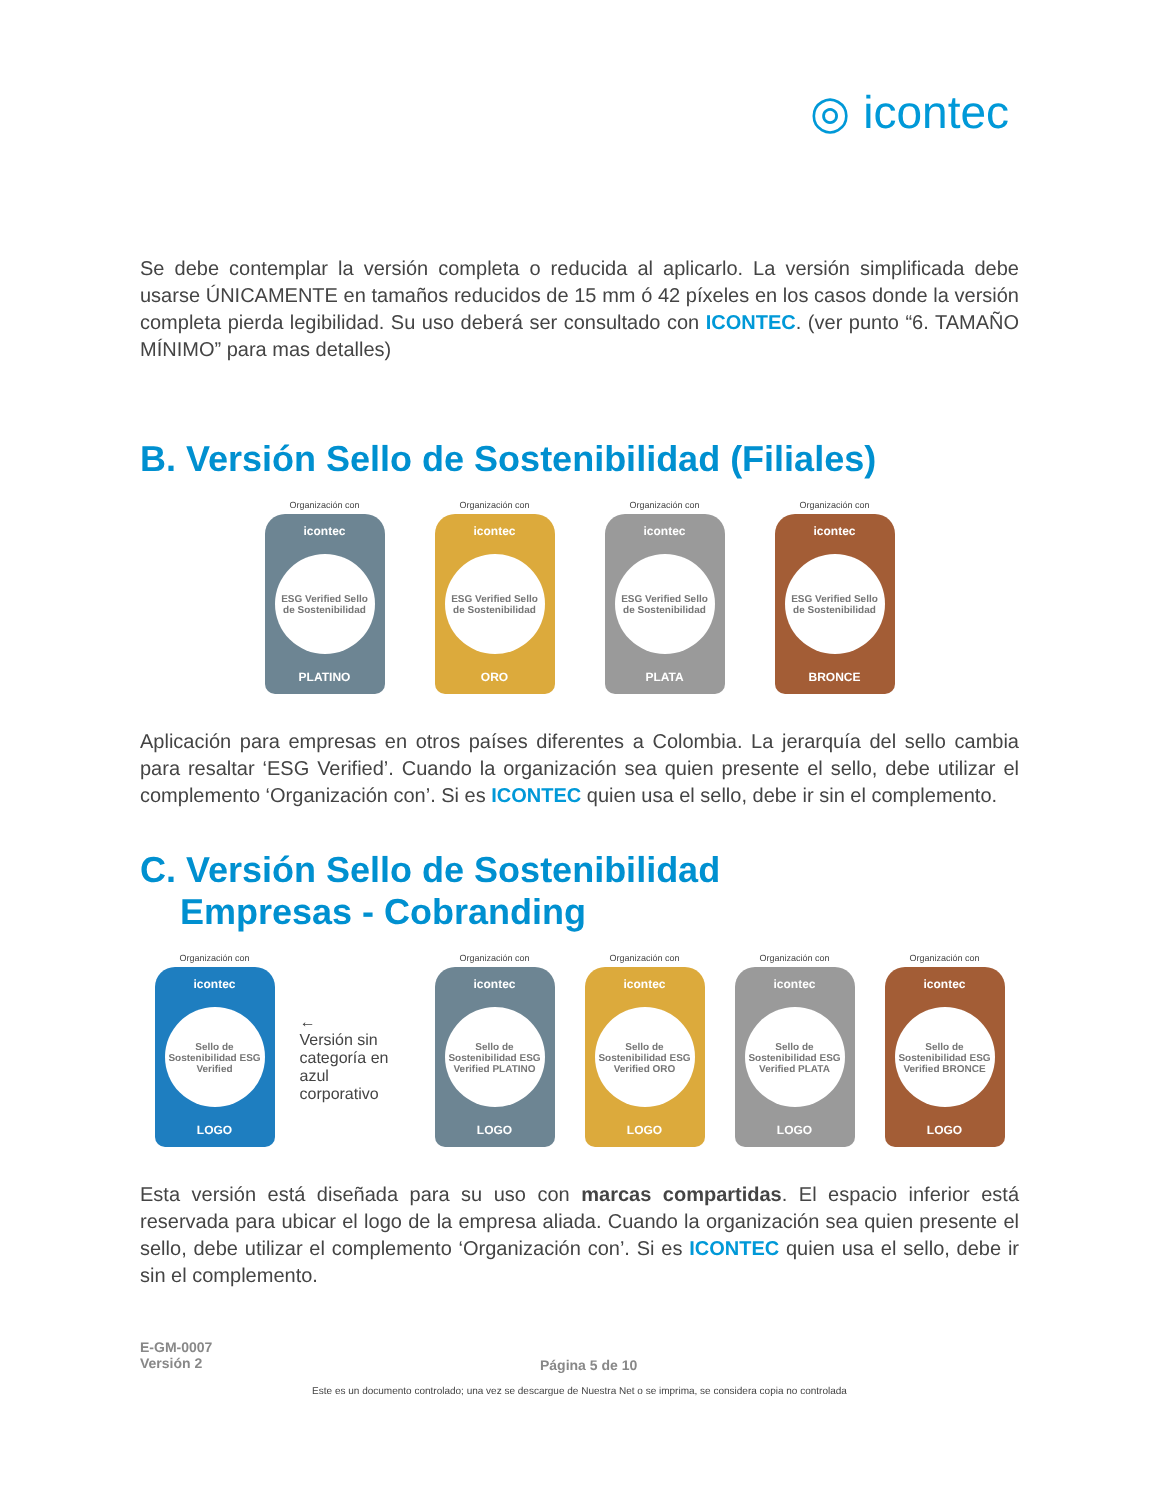◎ icontec
Se debe contemplar la versión completa o reducida al aplicarlo. La versión simplificada debe usarse ÚNICAMENTE en tamaños reducidos de 15 mm ó 42 píxeles en los casos donde la versión completa pierda legibilidad. Su uso deberá ser consultado con ICONTEC. (ver punto “6. TAMAÑO MÍNIMO” para mas detalles)
B. Versión Sello de Sostenibilidad (Filiales)
Organización con
icontec
ESG Verified Sello de Sostenibilidad
PLATINO
Organización con
icontec
ESG Verified Sello de Sostenibilidad
ORO
Organización con
icontec
ESG Verified Sello de Sostenibilidad
PLATA
Organización con
icontec
ESG Verified Sello de Sostenibilidad
BRONCE
Aplicación para empresas en otros países diferentes a Colombia. La jerarquía del sello cambia para resaltar ‘ESG Verified’. Cuando la organización sea quien presente el sello, debe utilizar el complemento ‘Organización con’. Si es ICONTEC quien usa el sello, debe ir sin el complemento.
C. Versión Sello de Sostenibilidad
Empresas - Cobranding
Organización con
icontec
Sello de Sostenibilidad ESG Verified
LOGO
←
Versión sin categoría en azul corporativo
Organización con
icontec
Sello de Sostenibilidad ESG Verified PLATINO
LOGO
Organización con
icontec
Sello de Sostenibilidad ESG Verified ORO
LOGO
Organización con
icontec
Sello de Sostenibilidad ESG Verified PLATA
LOGO
Organización con
icontec
Sello de Sostenibilidad ESG Verified BRONCE
LOGO
Esta versión está diseñada para su uso con marcas compartidas. El espacio inferior está reservada para ubicar el logo de la empresa aliada. Cuando la organización sea quien presente el sello, debe utilizar el complemento ‘Organización con’. Si es ICONTEC quien usa el sello, debe ir sin el complemento.
E-GM-0007
Versión 2
Página 5 de 10
Este es un documento controlado; una vez se descargue de Nuestra Net o se imprima, se considera copia no controlada